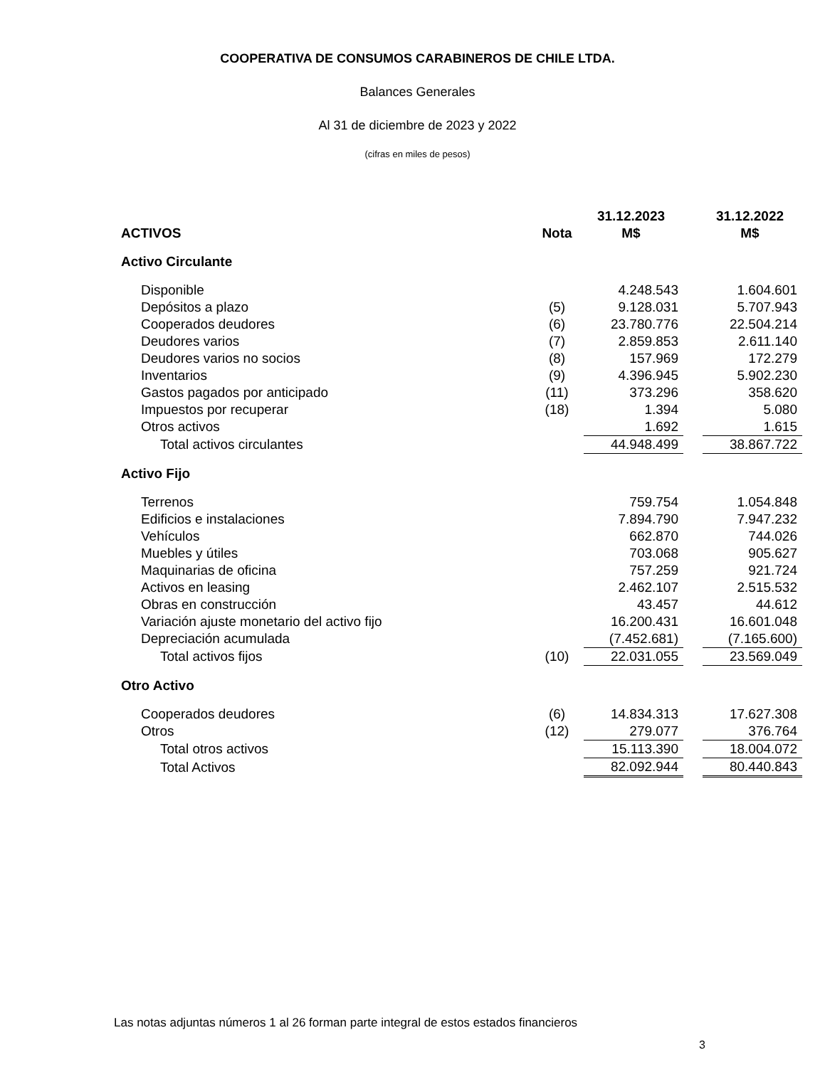COOPERATIVA DE CONSUMOS CARABINEROS DE CHILE LTDA.
Balances Generales
Al 31 de diciembre de 2023 y 2022
(cifras en miles de pesos)
| ACTIVOS | Nota | 31.12.2023 M$ | | 31.12.2022 M$ |
| --- | --- | --- | --- | --- |
| Activo Circulante | | | | |
| Disponible | | 4.248.543 | | 1.604.601 |
| Depósitos a plazo | (5) | 9.128.031 | | 5.707.943 |
| Cooperados deudores | (6) | 23.780.776 | | 22.504.214 |
| Deudores varios | (7) | 2.859.853 | | 2.611.140 |
| Deudores varios no socios | (8) | 157.969 | | 172.279 |
| Inventarios | (9) | 4.396.945 | | 5.902.230 |
| Gastos pagados por anticipado | (11) | 373.296 | | 358.620 |
| Impuestos por recuperar | (18) | 1.394 | | 5.080 |
| Otros activos | | 1.692 | | 1.615 |
| Total activos circulantes | | 44.948.499 | | 38.867.722 |
| Activo Fijo | | | | |
| Terrenos | | 759.754 | | 1.054.848 |
| Edificios e instalaciones | | 7.894.790 | | 7.947.232 |
| Vehículos | | 662.870 | | 744.026 |
| Muebles y útiles | | 703.068 | | 905.627 |
| Maquinarias de oficina | | 757.259 | | 921.724 |
| Activos en leasing | | 2.462.107 | | 2.515.532 |
| Obras en construcción | | 43.457 | | 44.612 |
| Variación ajuste monetario del activo fijo | | 16.200.431 | | 16.601.048 |
| Depreciación acumulada | | (7.452.681) | | (7.165.600) |
| Total activos fijos | (10) | 22.031.055 | | 23.569.049 |
| Otro Activo | | | | |
| Cooperados deudores | (6) | 14.834.313 | | 17.627.308 |
| Otros | (12) | 279.077 | | 376.764 |
| Total otros activos | | 15.113.390 | | 18.004.072 |
| Total Activos | | 82.092.944 | | 80.440.843 |
Las notas adjuntas números 1 al 26 forman parte integral de estos estados financieros
3